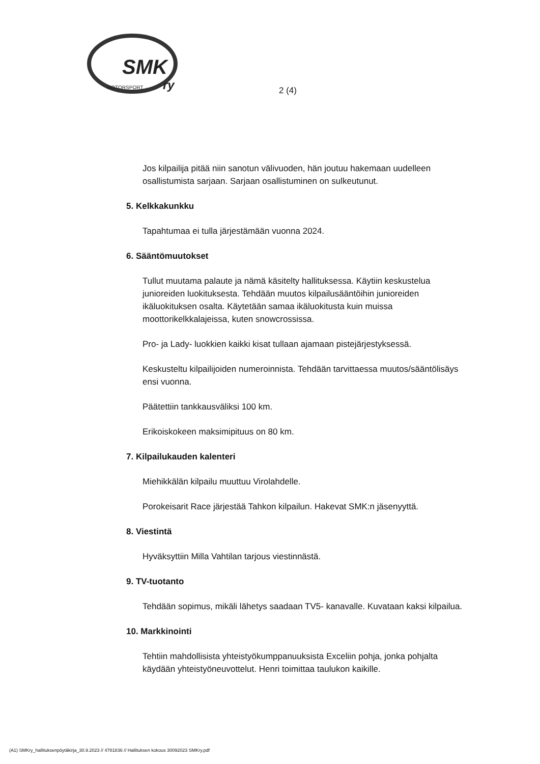SMK
ry
MOTORSPORT
2 (4)
Jos kilpailija pitää niin sanotun välivuoden, hän joutuu hakemaan uudelleen osallistumista sarjaan. Sarjaan osallistuminen on sulkeutunut.
5. Kelkkakunkku
Tapahtumaa ei tulla järjestämään vuonna 2024.
6. Sääntömuutokset
Tullut muutama palaute ja nämä käsitelty hallituksessa. Käytiin keskustelua junioreiden luokituksesta. Tehdään muutos kilpailusääntöihin junioreiden ikäluokituksen osalta. Käytetään samaa ikäluokitusta kuin muissa moottorikelkkalajeissa, kuten snowcrossissa.
Pro- ja Lady- luokkien kaikki kisat tullaan ajamaan pistejärjestyksessä.
Keskusteltu kilpailijoiden numeroinnista. Tehdään tarvittaessa muutos/sääntölisäys ensi vuonna.
Päätettiin tankkausväliksi 100 km.
Erikoiskokeen maksimipituus on 80 km.
7. Kilpailukauden kalenteri
Miehikkälän kilpailu muuttuu Virolahdelle.
Porokeisarit Race järjestää Tahkon kilpailun. Hakevat SMK:n jäsenyyttä.
8. Viestintä
Hyväksyttiin Milla Vahtilan tarjous viestinnästä.
9. TV-tuotanto
Tehdään sopimus, mikäli lähetys saadaan TV5- kanavalle. Kuvataan kaksi kilpailua.
10. Markkinointi
Tehtiin mahdollisista yhteistyökumppanuuksista Exceliin pohja, jonka pohjalta käydään yhteistyöneuvottelut. Henri toimittaa taulukon kaikille.
(A1) SMKry_hallituksenpöytäkirja_30.9.2023 // 4781836 // Hallituksen kokous 30092023 SMKry.pdf